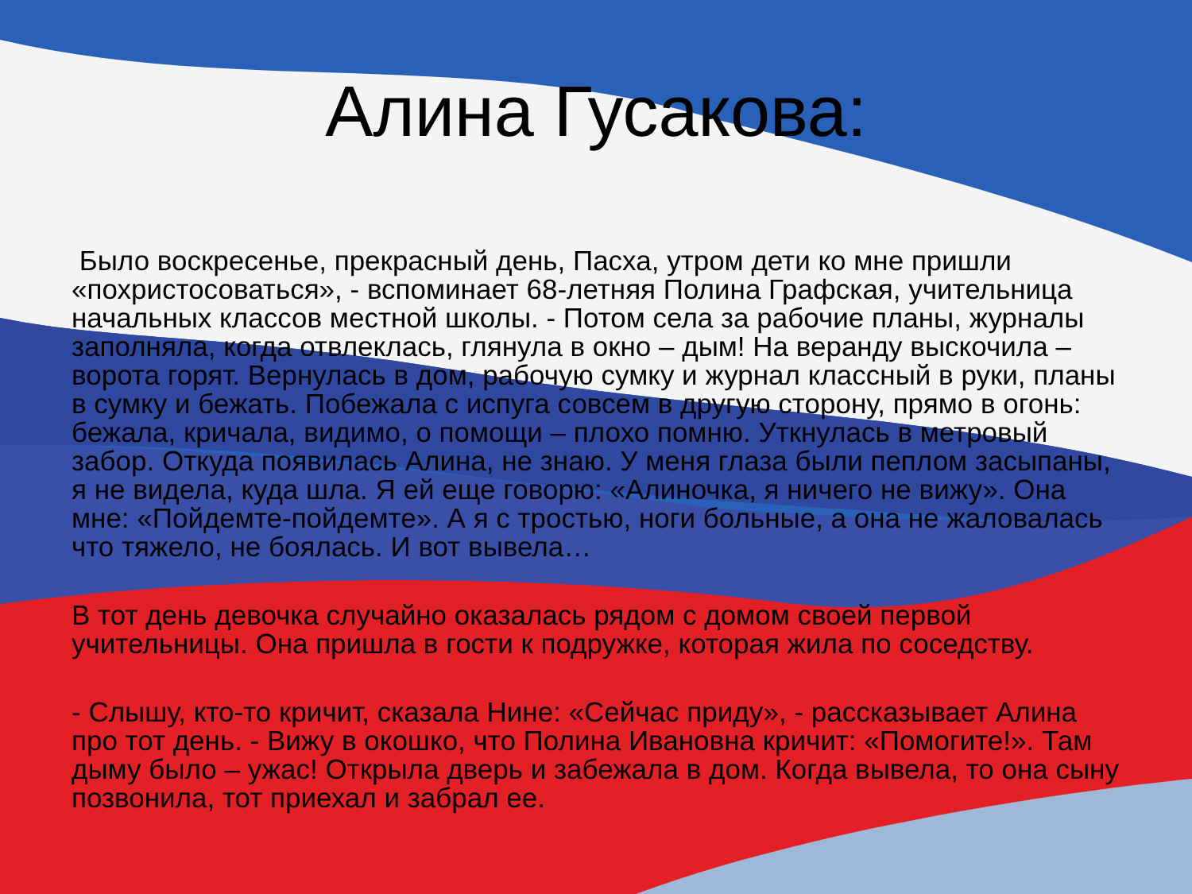Алина Гусакова:
Было воскресенье, прекрасный день, Пасха, утром дети ко мне пришли «похристосоваться», - вспоминает 68-летняя Полина Графская, учительница начальных классов местной школы. - Потом села за рабочие планы, журналы заполняла, когда отвлеклась, глянула в окно – дым! На веранду выскочила – ворота горят. Вернулась в дом, рабочую сумку и журнал классный в руки, планы в сумку и бежать. Побежала с испуга совсем в другую сторону, прямо в огонь: бежала, кричала, видимо, о помощи – плохо помню. Уткнулась в метровый забор. Откуда появилась Алина, не знаю. У меня глаза были пеплом засыпаны, я не видела, куда шла. Я ей еще говорю: «Алиночка, я ничего не вижу». Она мне: «Пойдемте-пойдемте». А я с тростью, ноги больные, а она не жаловалась что тяжело, не боялась. И вот вывела…
В тот день девочка случайно оказалась рядом с домом своей первой учительницы. Она пришла в гости к подружке, которая жила по соседству.
- Слышу, кто-то кричит, сказала Нине: «Сейчас приду», - рассказывает Алина про тот день. - Вижу в окошко, что Полина Ивановна кричит: «Помогите!». Там дыму было – ужас! Открыла дверь и забежала в дом. Когда вывела, то она сыну позвонила, тот приехал и забрал ее.